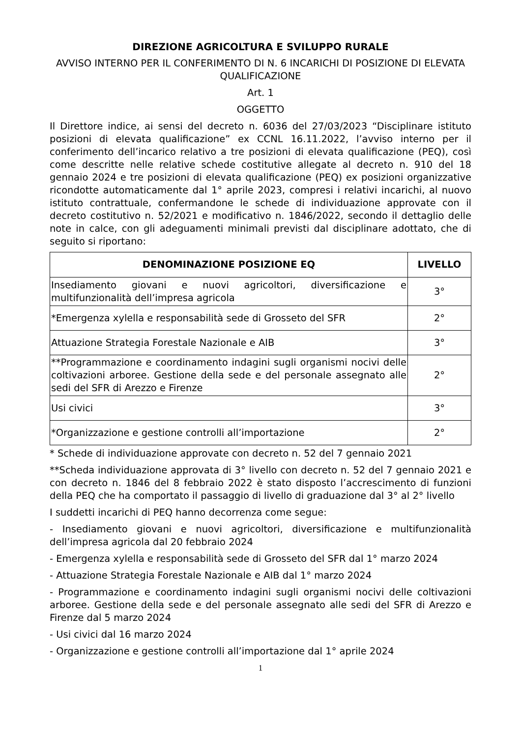DIREZIONE AGRICOLTURA E SVILUPPO RURALE
AVVISO INTERNO PER IL CONFERIMENTO DI N. 6 INCARICHI DI POSIZIONE DI ELEVATA QUALIFICAZIONE
Art. 1
OGGETTO
Il Direttore indice, ai sensi del decreto n. 6036 del 27/03/2023 “Disciplinare istituto posizioni di elevata qualificazione” ex CCNL 16.11.2022, l’avviso interno per il conferimento dell’incarico relativo a tre posizioni di elevata qualificazione (PEQ), così come descritte nelle relative schede costitutive allegate al decreto n. 910 del 18 gennaio 2024 e tre posizioni di elevata qualificazione (PEQ) ex posizioni organizzative ricondotte automaticamente dal 1° aprile 2023, compresi i relativi incarichi, al nuovo istituto contrattuale, confermandone le schede di individuazione approvate con il decreto costitutivo n. 52/2021 e modificativo n. 1846/2022, secondo il dettaglio delle note in calce, con gli adeguamenti minimali previsti dal disciplinare adottato, che di seguito si riportano:
| DENOMINAZIONE POSIZIONE EQ | LIVELLO |
| --- | --- |
| Insediamento giovani e nuovi agricoltori, diversificazione e multifunzionalità dell’impresa agricola | 3° |
| *Emergenza xylella e responsabilità sede di Grosseto del SFR | 2° |
| Attuazione Strategia Forestale Nazionale e AIB | 3° |
| **Programmazione e coordinamento indagini sugli organismi nocivi delle coltivazioni arboree. Gestione della sede e del personale assegnato alle sedi del SFR di Arezzo e Firenze | 2° |
| Usi civici | 3° |
| *Organizzazione e gestione controlli all’importazione | 2° |
* Schede di individuazione approvate con decreto n. 52 del 7 gennaio 2021
**Scheda individuazione approvata di 3° livello con decreto n. 52 del 7 gennaio 2021 e con decreto n. 1846 del 8 febbraio 2022 è stato disposto l’accrescimento di funzioni della PEQ che ha comportato il passaggio di livello di graduazione dal 3° al 2° livello
I suddetti incarichi di PEQ hanno decorrenza come segue:
- Insediamento giovani e nuovi agricoltori, diversificazione e multifunzionalità dell’impresa agricola dal 20 febbraio 2024
- Emergenza xylella e responsabilità sede di Grosseto del SFR dal 1° marzo 2024
- Attuazione Strategia Forestale Nazionale e AIB dal 1° marzo 2024
- Programmazione e coordinamento indagini sugli organismi nocivi delle coltivazioni arboree. Gestione della sede e del personale assegnato alle sedi del SFR di Arezzo e Firenze dal 5 marzo 2024
- Usi civici dal 16 marzo 2024
- Organizzazione e gestione controlli all’importazione dal 1° aprile 2024
1